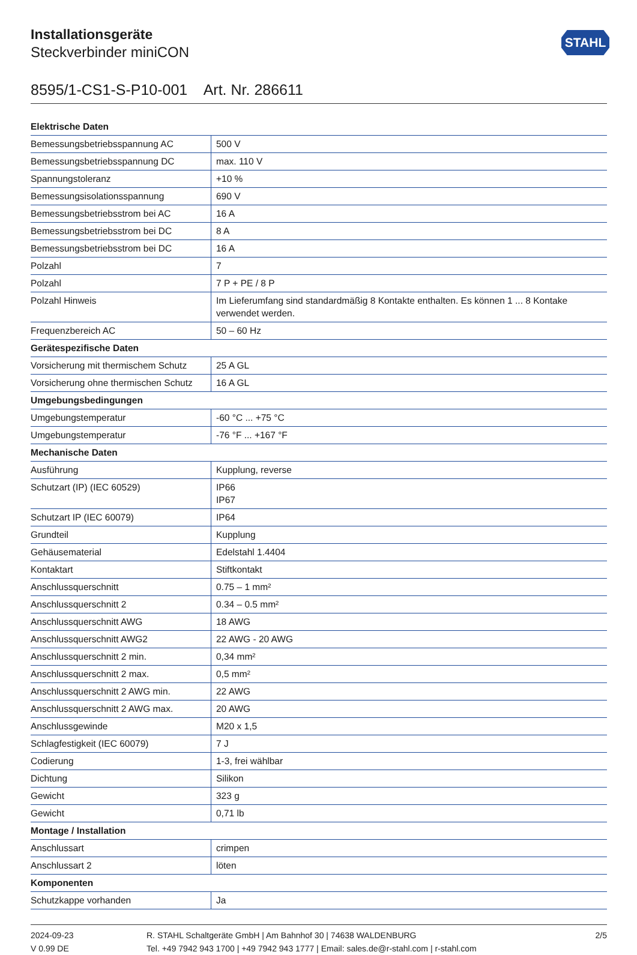Installationsgeräte
Steckverbinder miniCON
STAHL
8595/1-CS1-S-P10-001 Art. Nr. 286611
| Elektrische Daten | |
| --- | --- |
| Bemessungsbetriebsspannung AC | 500 V |
| Bemessungsbetriebsspannung DC | max. 110 V |
| Spannungstoleranz | +10 % |
| Bemessungsisolationsspannung | 690 V |
| Bemessungsbetriebsstrom bei AC | 16 A |
| Bemessungsbetriebsstrom bei DC | 8 A |
| Bemessungsbetriebsstrom bei DC | 16 A |
| Polzahl | 7 |
| Polzahl | 7 P + PE / 8 P |
| Polzahl Hinweis | Im Lieferumfang sind standardmäßig 8 Kontakte enthalten. Es können 1 ... 8 Kontake verwendet werden. |
| Frequenzbereich AC | 50 – 60 Hz |
| Gerätespezifische Daten | |
| Vorsicherung mit thermischem Schutz | 25 A GL |
| Vorsicherung ohne thermischen Schutz | 16 A GL |
| Umgebungsbedingungen | |
| Umgebungstemperatur | -60 °C ... +75 °C |
| Umgebungstemperatur | -76 °F ... +167 °F |
| Mechanische Daten | |
| Ausführung | Kupplung, reverse |
| Schutzart (IP) (IEC 60529) | IP66 IP67 |
| Schutzart IP (IEC 60079) | IP64 |
| Grundteil | Kupplung |
| Gehäusematerial | Edelstahl 1.4404 |
| Kontaktart | Stiftkontakt |
| Anschlussquerschnitt | 0.75 – 1 mm² |
| Anschlussquerschnitt 2 | 0.34 – 0.5 mm² |
| Anschlussquerschnitt AWG | 18 AWG |
| Anschlussquerschnitt AWG2 | 22 AWG - 20 AWG |
| Anschlussquerschnitt 2 min. | 0,34 mm² |
| Anschlussquerschnitt 2 max. | 0,5 mm² |
| Anschlussquerschnitt 2 AWG min. | 22 AWG |
| Anschlussquerschnitt 2 AWG max. | 20 AWG |
| Anschlussgewinde | M20 x 1,5 |
| Schlagfestigkeit (IEC 60079) | 7 J |
| Codierung | 1-3, frei wählbar |
| Dichtung | Silikon |
| Gewicht | 323 g |
| Gewicht | 0,71 lb |
| Montage / Installation | |
| Anschlussart | crimpen |
| Anschlussart 2 | löten |
| Komponenten | |
| Schutzkappe vorhanden | Ja |
2024-09-23
V 0.99 DE
R. STAHL Schaltgeräte GmbH | Am Bahnhof 30 | 74638 WALDENBURG
Tel. +49 7942 943 1700 | +49 7942 943 1777 | Email: sales.de@r-stahl.com | r-stahl.com
2/5